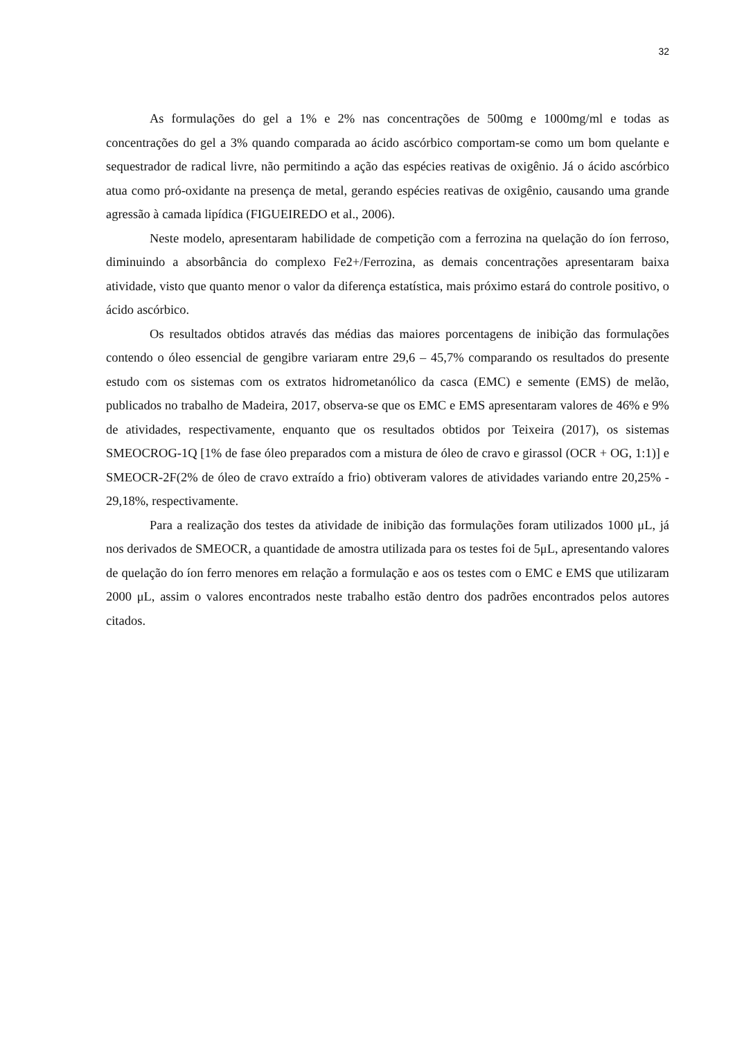32
As formulações do gel a 1% e 2% nas concentrações de 500mg e 1000mg/ml e todas as concentrações do gel a 3% quando comparada ao ácido ascórbico comportam-se como um bom quelante e sequestrador de radical livre, não permitindo a ação das espécies reativas de oxigênio. Já o ácido ascórbico atua como pró-oxidante na presença de metal, gerando espécies reativas de oxigênio, causando uma grande agressão à camada lipídica (FIGUEIREDO et al., 2006).
Neste modelo, apresentaram habilidade de competição com a ferrozina na quelação do íon ferroso, diminuindo a absorbância do complexo Fe2+/Ferrozina, as demais concentrações apresentaram baixa atividade, visto que quanto menor o valor da diferença estatística, mais próximo estará do controle positivo, o ácido ascórbico.
Os resultados obtidos através das médias das maiores porcentagens de inibição das formulações contendo o óleo essencial de gengibre variaram entre 29,6 – 45,7% comparando os resultados do presente estudo com os sistemas com os extratos hidrometanólico da casca (EMC) e semente (EMS) de melão, publicados no trabalho de Madeira, 2017, observa-se que os EMC e EMS apresentaram valores de 46% e 9% de atividades, respectivamente, enquanto que os resultados obtidos por Teixeira (2017), os sistemas SMEOCROG-1Q [1% de fase óleo preparados com a mistura de óleo de cravo e girassol (OCR + OG, 1:1)] e SMEOCR-2F(2% de óleo de cravo extraído a frio) obtiveram valores de atividades variando entre 20,25% - 29,18%, respectivamente.
Para a realização dos testes da atividade de inibição das formulações foram utilizados 1000 μL, já nos derivados de SMEOCR, a quantidade de amostra utilizada para os testes foi de 5μL, apresentando valores de quelação do íon ferro menores em relação a formulação e aos os testes com o EMC e EMS que utilizaram 2000 μL, assim o valores encontrados neste trabalho estão dentro dos padrões encontrados pelos autores citados.